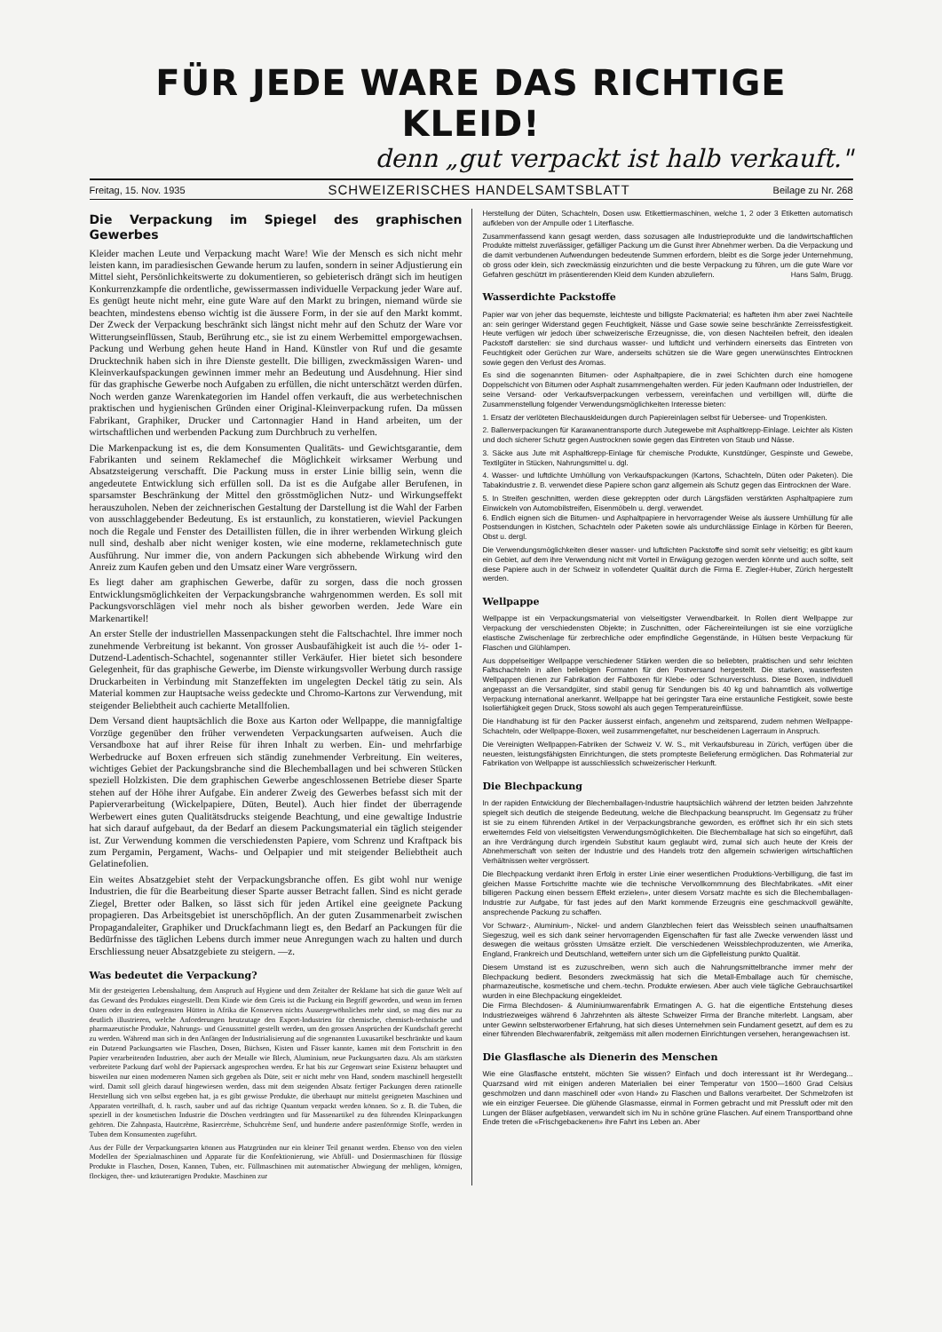FÜR JEDE WARE DAS RICHTIGE KLEID!
denn „gut verpackt ist halb verkauft."
Freitag, 15. Nov. 1935 SCHWEIZERISCHES HANDELSAMTSBLATT Beilage zu Nr. 268
Die Verpackung im Spiegel des graphischen Gewerbes
Kleider machen Leute und Verpackung macht Ware! Wie der Mensch es sich nicht mehr leisten kann, im paradiesischen Gewande herum zu laufen, sondern in seiner Adjustierung ein Mittel sieht, Persönlichkeitswerte zu dokumentieren, so gebieterisch drängt sich im heutigen Konkurrenzkampfe die ordentliche, gewissermassen individuelle Verpackung jeder Ware auf. Es genügt heute nicht mehr, eine gute Ware auf den Markt zu bringen, niemand würde sie beachten, mindestens ebenso wichtig ist die äussere Form, in der sie auf den Markt kommt. Der Zweck der Verpackung beschränkt sich längst nicht mehr auf den Schutz der Ware vor Witterungseinflüssen, Staub, Berührung etc., sie ist zu einem Werbemittel emporgewachsen. Packung und Werbung gehen heute Hand in Hand. Künstler von Ruf und die gesamte Drucktechnik haben sich in ihre Dienste gestellt. Die billigen, zweckmässigen Waren- und Kleinverkaufspackungen gewinnen immer mehr an Bedeutung und Ausdehnung. Hier sind für das graphische Gewerbe noch Aufgaben zu erfüllen, die nicht unterschätzt werden dürfen. Noch werden ganze Warenkategorien im Handel offen verkauft, die aus werbetechnischen praktischen und hygienischen Gründen einer Original-Kleinverpackung rufen. Da müssen Fabrikant, Graphiker, Drucker und Cartonnagier Hand in Hand arbeiten, um der wirtschaftlichen und werbenden Packung zum Durchbruch zu verhelfen.
Die Markenpackung ist es, die dem Konsumenten Qualitäts- und Gewichtsgarantie, dem Fabrikanten und seinem Reklamechef die Möglichkeit wirksamer Werbung und Absatzsteigerung verschafft. Die Packung muss in erster Linie billig sein, wenn die angedeutete Entwicklung sich erfüllen soll. Da ist es die Aufgabe aller Berufenen, in sparsamster Beschränkung der Mittel den grösstmöglichen Nutz- und Wirkungseffekt herauszuholen. Neben der zeichnerischen Gestaltung der Darstellung ist die Wahl der Farben von ausschlaggebender Bedeutung. Es ist erstaunlich, zu konstatieren, wieviel Packungen noch die Regale und Fenster des Detaillisten füllen, die in ihrer werbenden Wirkung gleich null sind, deshalb aber nicht weniger kosten, wie eine moderne, reklametechnisch gute Ausführung. Nur immer die, von andern Packungen sich abhebende Wirkung wird den Anreiz zum Kaufen geben und den Umsatz einer Ware vergrössern.
Es liegt daher am graphischen Gewerbe, dafür zu sorgen, dass die noch grossen Entwicklungsmöglichkeiten der Verpackungsbranche wahrgenommen werden. Es soll mit Packungsvorschlägen viel mehr noch als bisher geworben werden. Jede Ware ein Markenartikel!
An erster Stelle der industriellen Massenpackungen steht die Faltschachtel. Ihre immer noch zunehmende Verbreitung ist bekannt. Von grosser Ausbaufähigkeit ist auch die ½- oder 1-Dutzend-Ladentisch-Schachtel, sogenannter stiller Verkäufer. Hier bietet sich besondere Gelegenheit, für das graphische Gewerbe, im Dienste wirkungsvoller Werbung durch rassige Druckarbeiten in Verbindung mit Stanzeffekten im ungelegten Deckel tätig zu sein. Als Material kommen zur Hauptsache weiss gedeckte und Chromo-Kartons zur Verwendung, mit steigender Beliebtheit auch cachierte Metallfolien.
Dem Versand dient hauptsächlich die Boxe aus Karton oder Wellpappe, die mannigfaltige Vorzüge gegenüber den früher verwendeten Verpackungsarten aufweisen. Auch die Versandboxe hat auf ihrer Reise für ihren Inhalt zu werben. Ein- und mehrfarbige Werbedrucke auf Boxen erfreuen sich ständig zunehmender Verbreitung. Ein weiteres, wichtiges Gebiet der Packungsbranche sind die Blechemballagen und bei schweren Stücken speziell Holzkisten. Die dem graphischen Gewerbe angeschlossenen Betriebe dieser Sparte stehen auf der Höhe ihrer Aufgabe. Ein anderer Zweig des Gewerbes befasst sich mit der Papierverarbeitung (Wickelpapiere, Düten, Beutel). Auch hier findet der überragende Werbewert eines guten Qualitätsdrucks steigende Beachtung, und eine gewaltige Industrie hat sich darauf aufgebaut, da der Bedarf an diesem Packungsmaterial ein täglich steigender ist. Zur Verwendung kommen die verschiedensten Papiere, vom Schrenz und Kraftpack bis zum Pergamin, Pergament, Wachs- und Oelpapier und mit steigender Beliebtheit auch Gelatinefolien.
Ein weites Absatzgebiet steht der Verpackungsbranche offen. Es gibt wohl nur wenige Industrien, die für die Bearbeitung dieser Sparte ausser Betracht fallen. Sind es nicht gerade Ziegel, Bretter oder Balken, so lässt sich für jeden Artikel eine geeignete Packung propagieren. Das Arbeitsgebiet ist unerschöpflich. An der guten Zusammenarbeit zwischen Propagandaleiter, Graphiker und Druckfachmann liegt es, den Bedarf an Packungen für die Bedürfnisse des täglichen Lebens durch immer neue Anregungen wach zu halten und durch Erschliessung neuer Absatzgebiete zu steigern. —z.
Was bedeutet die Verpackung?
Mit der gesteigerten Lebenshaltung, dem Anspruch auf Hygiene und dem Zeitalter der Reklame hat sich die ganze Welt auf das Gewand des Produktes eingestellt. Dem Kinde wie dem Greis ist die Packung ein Begriff geworden, und wenn im fernen Osten oder in den entlegensten Hütten in Afrika die Konserven nichts Aussergewöhnliches mehr sind, so mag dies nur zu deutlich illustrieren, welche Anforderungen heutzutage den Export-Industrien für chemische, chemisch-technische und pharmazeutische Produkte, Nahrungs- und Genussmittel gestellt werden, um den grossen Ansprüchen der Kundschaft gerecht zu werden. Während man sich in den Anfängen der Industrialisierung auf die sogenannten Luxusartikel beschränkte und kaum ein Dutzend Packungsarten wie Flaschen, Dosen, Büchsen, Kisten und Fässer kannte, kamen mit dem Fortschritt in den Papier verarbeitenden Industrien, aber auch der Metalle wie Blech, Aluminium, neue Packungsarten dazu. Als am stärksten verbreitete Packung darf wohl der Papiersack angesprochen werden. Er hat bis zur Gegenwart seine Existenz behauptet und bisweilen nur einen moderneren Namen sich gegeben als Düte, seit er nicht mehr von Hand, sondern maschinell hergestellt wird. Damit soll gleich darauf hingewiesen werden, dass mit dem steigenden Absatz fertiger Packungen deren rationelle Herstellung sich von selbst ergeben hat, ja es gibt gewisse Produkte, die überhaupt nur mittelst geeigneten Maschinen und Apparaten vorteilhaft, d. h. rasch, sauber und auf das richtige Quantum verpackt werden können. So z. B. die Tuben, die speziell in der kosmetischen Industrie die Döschen verdrängten und für Massenartikel zu den führenden Kleinpackungen gehören. Die Zahnpasta, Hautcrème, Rasiercrème, Schuhcrème Senf, und hunderte andere pastenförmige Stoffe, werden in Tuben dem Konsumenten zugeführt.
Aus der Fülle der Verpackungsarten können aus Platzgründen nur ein kleiner Teil genannt werden. Ebenso von den vielen Modellen der Spezialmaschinen und Apparate für die Konfektionierung, wie Abfüll- und Dosiermaschinen für flüssige Produkte in Flaschen, Dosen, Kannen, Tuben, etc. Füllmaschinen mit automatischer Abwiegung der mehligen, körnigen, flockigen, thee- und kräuterartigen Produkte. Maschinen zur
Herstellung der Düten, Schachteln, Dosen usw. Etikettiermaschinen, welche 1, 2 oder 3 Etiketten automatisch aufkleben von der Ampulle oder 1 Literflasche.
Zusammenfassend kann gesagt werden, dass sozusagen alle Industrieprodukte und die landwirtschaftlichen Produkte mittelst zuverlässiger, gefälliger Packung um die Gunst ihrer Abnehmer werben. Da die Verpackung und die damit verbundenen Aufwendungen bedeutende Summen erfordern, bleibt es die Sorge jeder Unternehmung, ob gross oder klein, sich zweckmässig einzurichten und die beste Verpackung zu führen, um die gute Ware vor Gefahren geschützt im präsentierenden Kleid dem Kunden abzuliefern. Hans Salm, Brugg.
Wasserdichte Packstoffe
Papier war von jeher das bequemste, leichteste und billigste Packmaterial; es hafteten ihm aber zwei Nachteile an: sein geringer Widerstand gegen Feuchtigkeit, Nässe und Gase sowie seine beschränkte Zerreissfestigkeit. Heute verfügen wir jedoch über schweizerische Erzeugnisse, die, von diesen Nachteilen befreit, den idealen Packstoff darstellen: sie sind durchaus wasser- und luftdicht und verhindern einerseits das Eintreten von Feuchtigkeit oder Gerüchen zur Ware, anderseits schützen sie die Ware gegen unerwünschtes Eintrocknen sowie gegen den Verlust des Aromas.
Es sind die sogenannten Bitumen- oder Asphaltpapiere, die in zwei Schichten durch eine homogene Doppelschicht von Bitumen oder Asphalt zusammengehalten werden. Für jeden Kaufmann oder Industriellen, der seine Versand- oder Verkaufsverpackungen verbessern, vereinfachen und verbilligen will, dürfte die Zusammenstellung folgender Verwendungsmöglichkeiten Interesse bieten:
1. Ersatz der verlöteten Blechauskleidungen durch Papiereinlagen selbst für Uebersee- und Tropenkisten.
2. Ballenverpackungen für Karawanentransporte durch Jutegewebe mit Asphaltkrepp-Einlage. Leichter als Kisten und doch sicherer Schutz gegen Austrocknen sowie gegen das Eintreten von Staub und Nässe.
3. Säcke aus Jute mit Asphaltkrepp-Einlage für chemische Produkte, Kunstdünger, Gespinste und Gewebe, Textilgüter in Stücken, Nahrungsmittel u. dgl.
4. Wasser- und luftdichte Umhüllung von Verkaufspackungen (Kartons, Schachteln, Düten oder Paketen). Die Tabakindustrie z. B. verwendet diese Papiere schon ganz allgemein als Schutz gegen das Eintrocknen der Ware.
5. In Streifen geschnitten, werden diese gekreppten oder durch Längsfäden verstärkten Asphaltpapiere zum Einwickeln von Automobilstreifen, Eisenmöbeln u. dergl. verwendet.
6. Endlich eignen sich die Bitumen- und Asphaltpapiere in hervorragender Weise als äussere Umhüllung für alle Postsendungen in Kistchen, Schachteln oder Paketen sowie als undurchlässige Einlage in Körben für Beeren, Obst u. dergl.
Die Verwendungsmöglichkeiten dieser wasser- und luftdichten Packstoffe sind somit sehr vielseitig; es gibt kaum ein Gebiet, auf dem ihre Verwendung nicht mit Vorteil in Erwägung gezogen werden könnte und auch sollte, seit diese Papiere auch in der Schweiz in vollendeter Qualität durch die Firma E. Ziegler-Huber, Zürich hergestellt werden.
Wellpappe
Wellpappe ist ein Verpackungsmaterial von vielseitigster Verwendbarkeit. In Rollen dient Wellpappe zur Verpackung der verschiedensten Objekte; in Zuschnitten, oder Fächereinteilungen ist sie eine vorzügliche elastische Zwischenlage für zerbrechliche oder empfindliche Gegenstände, in Hülsen beste Verpackung für Flaschen und Glühlampen.
Aus doppelseitiger Wellpappe verschiedener Stärken werden die so beliebten, praktischen und sehr leichten Faltschachteln in allen beliebigen Formaten für den Postversand hergestellt. Die starken, wasserfesten Wellpappen dienen zur Fabrikation der Faltboxen für Klebe- oder Schnurverschluss. Diese Boxen, individuell angepasst an die Versandgüter, sind stabil genug für Sendungen bis 40 kg und bahnamtlich als vollwertige Verpackung international anerkannt. Wellpappe hat bei geringster Tara eine erstaunliche Festigkeit, sowie beste Isolierfähigkeit gegen Druck, Stoss sowohl als auch gegen Temperatureinflüsse.
Die Handhabung ist für den Packer äusserst einfach, angenehm und zeitsparend, zudem nehmen Wellpappe-Schachteln, oder Wellpappe-Boxen, weil zusammengefaltet, nur bescheidenen Lagerraum in Anspruch.
Die Vereinigten Wellpappen-Fabriken der Schweiz V. W. S., mit Verkaufsbureau in Zürich, verfügen über die neuesten, leistungsfähigsten Einrichtungen, die stets prompteste Belieferung ermöglichen. Das Rohmaterial zur Fabrikation von Wellpappe ist ausschliesslich schweizerischer Herkunft.
Die Blechpackung
In der rapiden Entwicklung der Blechemballagen-Industrie hauptsächlich während der letzten beiden Jahrzehnte spiegelt sich deutlich die steigende Bedeutung, welche die Blechpackung beansprucht. Im Gegensatz zu früher ist sie zu einem führenden Artikel in der Verpackungsbranche geworden, es eröffnet sich ihr ein sich stets erweiterndes Feld von vielseitigsten Verwendungsmöglichkeiten. Die Blechemballage hat sich so eingeführt, daß an ihre Verdrängung durch irgendein Substitut kaum geglaubt wird, zumal sich auch heute der Kreis der Abnehmerschaft von seiten der Industrie und des Handels trotz den allgemein schwierigen wirtschaftlichen Verhältnissen weiter vergrössert.
Die Blechpackung verdankt ihren Erfolg in erster Linie einer wesentlichen Produktions-Verbilligung, die fast im gleichen Masse Fortschritte machte wie die technische Vervollkommnung des Blechfabrikates. «Mit einer billigeren Packung einen bessern Effekt erzielen», unter diesem Vorsatz machte es sich die Blechemballagen-Industrie zur Aufgabe, für fast jedes auf den Markt kommende Erzeugnis eine geschmackvoll gewählte, ansprechende Packung zu schaffen.
Vor Schwarz-, Aluminium-, Nickel- und andern Glanzblechen feiert das Weissblech seinen unaufhaltsamen Siegeszug, weil es sich dank seiner hervorragenden Eigenschaften für fast alle Zwecke verwenden lässt und deswegen die weitaus grössten Umsätze erzielt. Die verschiedenen Weissblechproduzenten, wie Amerika, England, Frankreich und Deutschland, wetteifern unter sich um die Gipfelleistung punkto Qualität.
Diesem Umstand ist es zuzuschreiben, wenn sich auch die Nahrungsmittelbranche immer mehr der Blechpackung bedient. Besonders zweckmässig hat sich die Metall-Emballage auch für chemische, pharmazeutische, kosmetische und chem.-techn. Produkte erwiesen. Aber auch viele tägliche Gebrauchsartikel wurden in eine Blechpackung eingekleidet.
Die Firma Blechdosen- & Aluminiumwarenfabrik Ermatingen A. G. hat die eigentliche Entstehung dieses Industriezweiges während 6 Jahrzehnten als älteste Schweizer Firma der Branche miterlebt. Langsam, aber unter Gewinn selbsterworbener Erfahrung, hat sich dieses Unternehmen sein Fundament gesetzt, auf dem es zu einer führenden Blechwarenfabrik, zeitgemäss mit allen modernen Einrichtungen versehen, herangewachsen ist.
Die Glasflasche als Dienerin des Menschen
Wie eine Glasflasche entsteht, möchten Sie wissen? Einfach und doch interessant ist ihr Werdegang... Quarzsand wird mit einigen anderen Materialien bei einer Temperatur von 1500—1600 Grad Celsius geschmolzen und dann maschinell oder «von Hand» zu Flaschen und Ballons verarbeitet. Der Schmelzofen ist wie ein einziger Feuersee. Die glühende Glasmasse, einmal in Formen gebracht und mit Pressluft oder mit den Lungen der Bläser aufgeblasen, verwandelt sich im Nu in schöne grüne Flaschen. Auf einem Transportband ohne Ende treten die «Frischgebackenen» ihre Fahrt ins Leben an. Aber